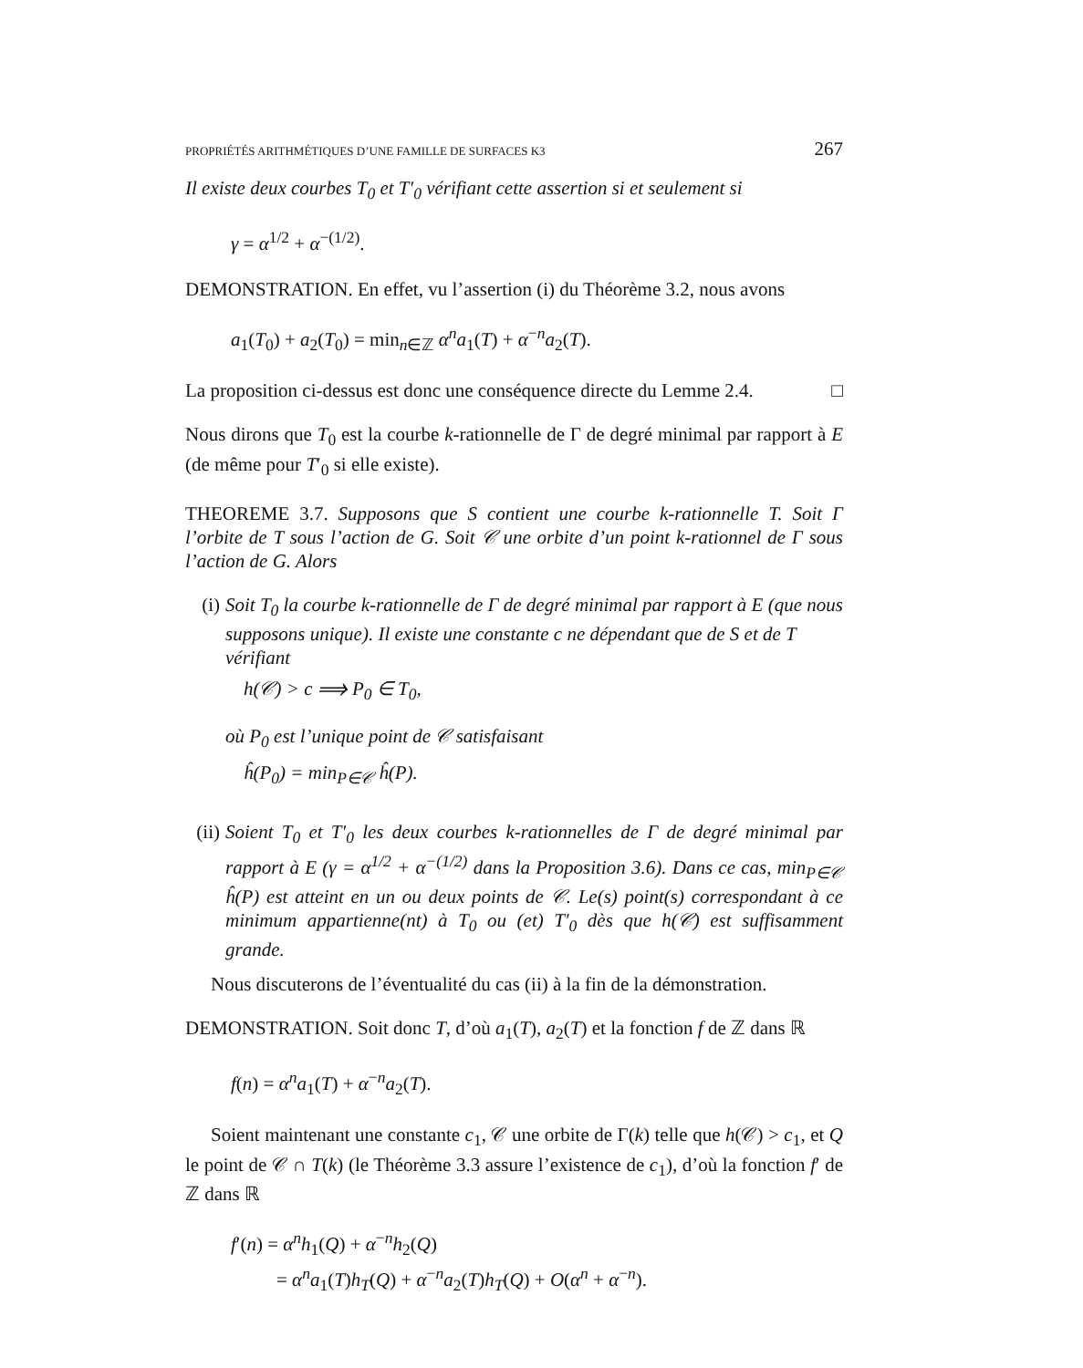PROPRIÉTÉS ARITHMÉTIQUES D’UNE FAMILLE DE SURFACES K3 267
Il existe deux courbes T<sub>0</sub> et T′<sub>0</sub> vérifiant cette assertion si et seulement si
γ = α<sup>1/2</sup> + α<sup>−(1/2)</sup>.
DEMONSTRATION. En effet, vu l’assertion (i) du Théorème 3.2, nous avons
a<sub>1</sub>(T<sub>0</sub>) + a<sub>2</sub>(T<sub>0</sub>) = min<sub>n∈ℤ</sub> α<sup>n</sup>a<sub>1</sub>(T) + α<sup>−n</sup>a<sub>2</sub>(T).
La proposition ci-dessus est donc une conséquence directe du Lemme 2.4. □
Nous dirons que T<sub>0</sub> est la courbe k-rationnelle de Γ de degré minimal par rapport à E (de même pour T′<sub>0</sub> si elle existe).
THEOREME 3.7. Supposons que S contient une courbe k-rationnelle T. Soit Γ l’orbite de T sous l’action de G. Soit 𝒞 une orbite d’un point k-rationnel de Γ sous l’action de G. Alors
(i) Soit T<sub>0</sub> la courbe k-rationnelle de Γ de degré minimal par rapport à E (que nous supposons unique). Il existe une constante c ne dépendant que de S et de T vérifiant
h(𝒞) > c ⟹ P<sub>0</sub> ∈ T<sub>0</sub>,
où P<sub>0</sub> est l’unique point de 𝒞 satisfaisant
ĥ(P<sub>0</sub>) = min<sub>P∈𝒞</sub> ĥ(P).
(ii)
Soient T<sub>0</sub> et T′<sub>0</sub> les deux courbes k-rationnelles de Γ de degré minimal par rapport à E (γ = α<sup>1/2</sup> + α<sup>−(1/2)</sup> dans la Proposition 3.6). Dans ce cas, min<sub>P∈𝒞</sub> ĥ(P) est atteint en un ou deux points de 𝒞. Le(s) point(s) correspondant à ce minimum appartienne(nt) à T<sub>0</sub> ou (et) T′<sub>0</sub> dès que h(𝒞) est suffisamment grande.
Nous discuterons de l’éventualité du cas (ii) à la fin de la démonstration.
DEMONSTRATION. Soit donc T, d’où a<sub>1</sub>(T), a<sub>2</sub>(T) et la fonction f de ℤ dans ℝ
f(n) = α<sup>n</sup>a<sub>1</sub>(T) + α<sup>−n</sup>a<sub>2</sub>(T).
Soient maintenant une constante c<sub>1</sub>, 𝒞 une orbite de Γ(k) telle que h(𝒞) > c<sub>1</sub>, et Q le point de 𝒞 ∩ T(k) (le Théorème 3.3 assure l’existence de c<sub>1</sub>), d’où la fonction f′ de ℤ dans ℝ
f′(n) = α<sup>n</sup>h<sub>1</sub>(Q) + α<sup>−n</sup>h<sub>2</sub>(Q)
= α<sup>n</sup>a<sub>1</sub>(T)h<sub>T</sub>(Q) + α<sup>−n</sup>a<sub>2</sub>(T)h<sub>T</sub>(Q) + O(α<sup>n</sup> + α<sup>−n</sup>).